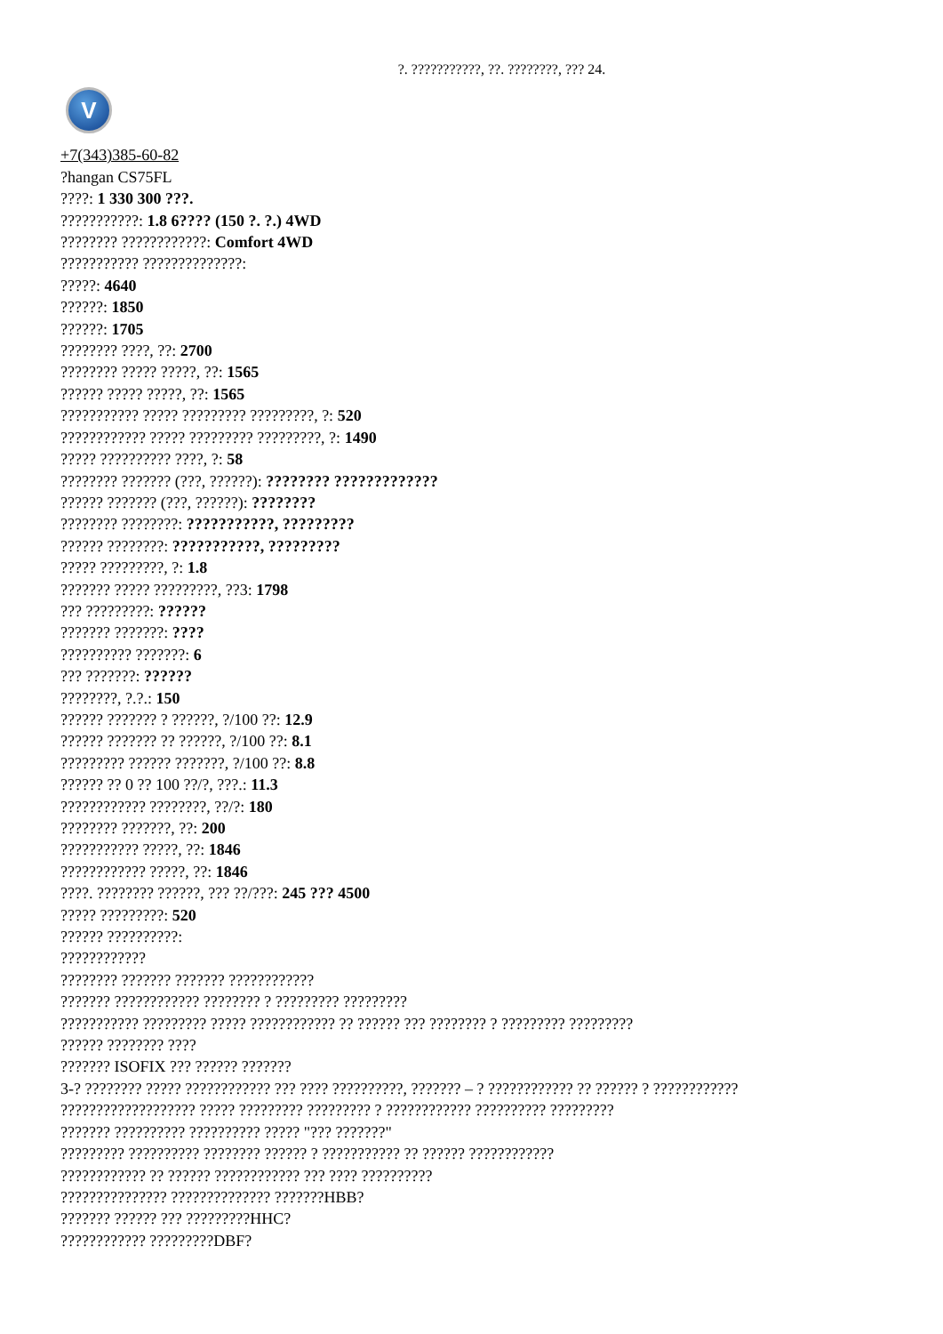?. ???????????, ??. ????????, ??? 24.
V
+7(343)385-60-82
?hangan CS75FL
????: 1 330 300 ???.
???????????: 1.8 6???? (150 ?. ?.) 4WD
???????? ????????????: Comfort 4WD
??????????? ??????????????:
?????: 4640
??????: 1850
??????: 1705
???????? ????, ??: 2700
???????? ????? ?????, ??: 1565
?????? ????? ?????, ??: 1565
??????????? ????? ????????? ?????????, ?: 520
???????????? ????? ????????? ?????????, ?: 1490
????? ?????????? ????, ?: 58
???????? ??????? (???, ??????): ???????? ?????????????
?????? ??????? (???, ??????): ????????
???????? ????????: ???????????, ?????????
?????? ????????: ???????????, ?????????
????? ?????????, ?: 1.8
??????? ????? ?????????, ??3: 1798
??? ?????????: ??????
??????? ???????: ????
?????????? ???????: 6
??? ???????: ??????
????????, ?.?.: 150
?????? ??????? ? ??????, ?/100 ??: 12.9
?????? ??????? ?? ??????, ?/100 ??: 8.1
????????? ?????? ???????, ?/100 ??: 8.8
?????? ?? 0 ?? 100 ??/?, ???.: 11.3
???????????? ????????, ??/?: 180
???????? ???????, ??: 200
??????????? ?????, ??: 1846
???????????? ?????, ??: 1846
????. ???????? ??????, ??? ??/???: 245 ??? 4500
????? ?????????: 520
?????? ??????????:
????????????
???????? ??????? ??????? ????????????
??????? ???????????? ???????? ? ????????? ?????????
??????????? ????????? ????? ???????????? ?? ?????? ??? ???????? ? ????????? ?????????
?????? ???????? ????
??????? ISOFIX ??? ?????? ???????
3-? ???????? ????? ???????????? ??? ???? ??????????, ??????? – ? ???????????? ?? ?????? ? ????????????
??????????????????? ????? ????????? ????????? ? ???????????? ?????????? ?????????
??????? ?????????? ?????????? ????? "??? ???????"
????????? ?????????? ???????? ?????? ? ??????????? ?? ?????? ????????????
???????????? ?? ?????? ???????????? ??? ???? ??????????
??????????????? ?????????????? ???????HBB?
??????? ?????? ??? ?????????HHC?
???????????? ?????????DBF?